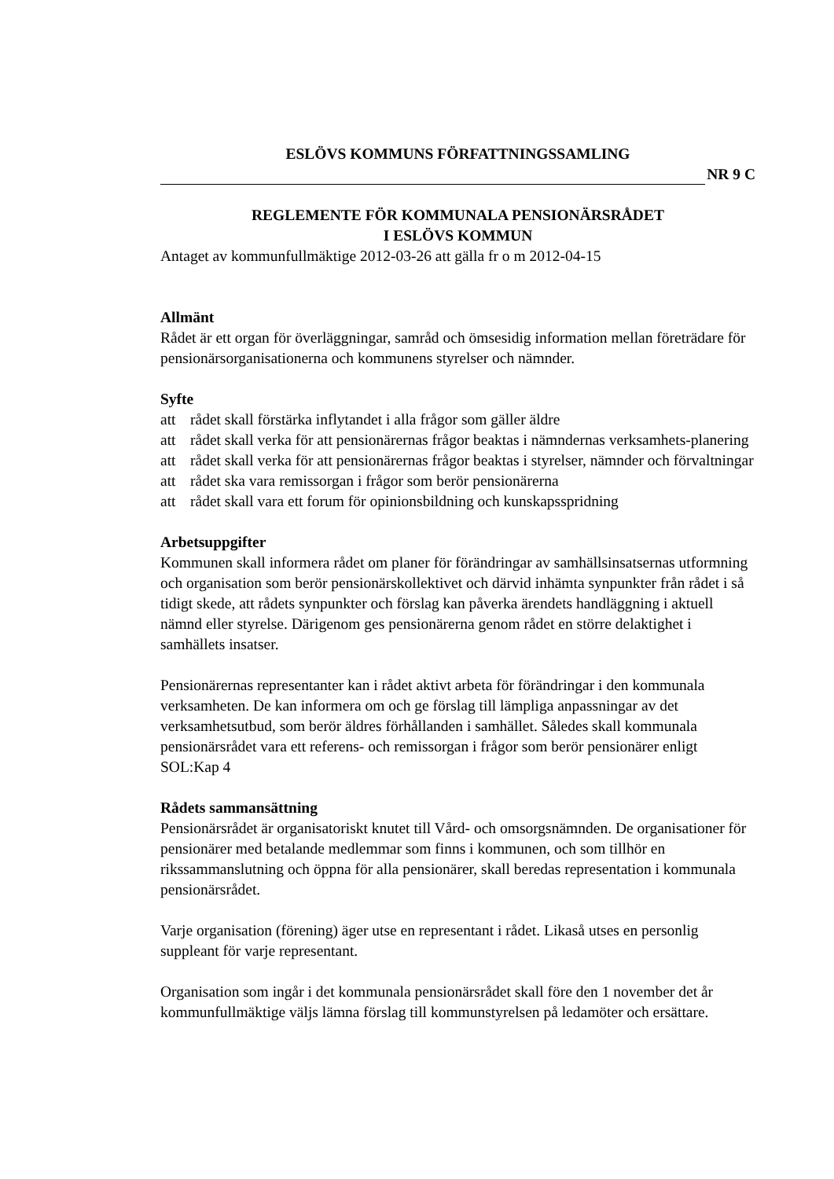ESLÖVS KOMMUNS FÖRFATTNINGSSAMLING
NR 9 C
REGLEMENTE FÖR KOMMUNALA PENSIONÄRSRÅDET
I ESLÖVS KOMMUN
Antaget av kommunfullmäktige 2012-03-26 att gälla fr o m 2012-04-15
Allmänt
Rådet är ett organ för överläggningar, samråd och ömsesidig information mellan företrädare för pensionärsorganisationerna och kommunens styrelser och nämnder.
Syfte
att rådet skall förstärka inflytandet i alla frågor som gäller äldre
att rådet skall verka för att pensionärernas frågor beaktas i nämndernas verksamhets-planering
att rådet skall verka för att pensionärernas frågor beaktas i styrelser, nämnder och förvaltningar
att rådet ska vara remissorgan i frågor som berör pensionärerna
att rådet skall vara ett forum för opinionsbildning och kunskapsspridning
Arbetsuppgifter
Kommunen skall informera rådet om planer för förändringar av samhällsinsatsernas utformning och organisation som berör pensionärskollektivet och därvid inhämta synpunkter från rådet i så tidigt skede, att rådets synpunkter och förslag kan påverka ärendets handläggning i aktuell nämnd eller styrelse. Därigenom ges pensionärerna genom rådet en större delaktighet i samhällets insatser.
Pensionärernas representanter kan i rådet aktivt arbeta för förändringar i den kommunala verksamheten. De kan informera om och ge förslag till lämpliga anpassningar av det verksamhetsutbud, som berör äldres förhållanden i samhället. Således skall kommunala pensionärsrådet vara ett referens- och remissorgan i frågor som berör pensionärer enligt SOL:Kap 4
Rådets sammansättning
Pensionärsrådet är organisatoriskt knutet till Vård- och omsorgsnämnden. De organisationer för pensionärer med betalande medlemmar som finns i kommunen, och som tillhör en rikssammanslutning och öppna för alla pensionärer, skall beredas representation i kommunala pensionärsrådet.
Varje organisation (förening) äger utse en representant i rådet. Likaså utses en personlig suppleant för varje representant.
Organisation som ingår i det kommunala pensionärsrådet skall före den 1 november det år kommunfullmäktige väljs lämna förslag till kommunstyrelsen på ledamöter och ersättare.